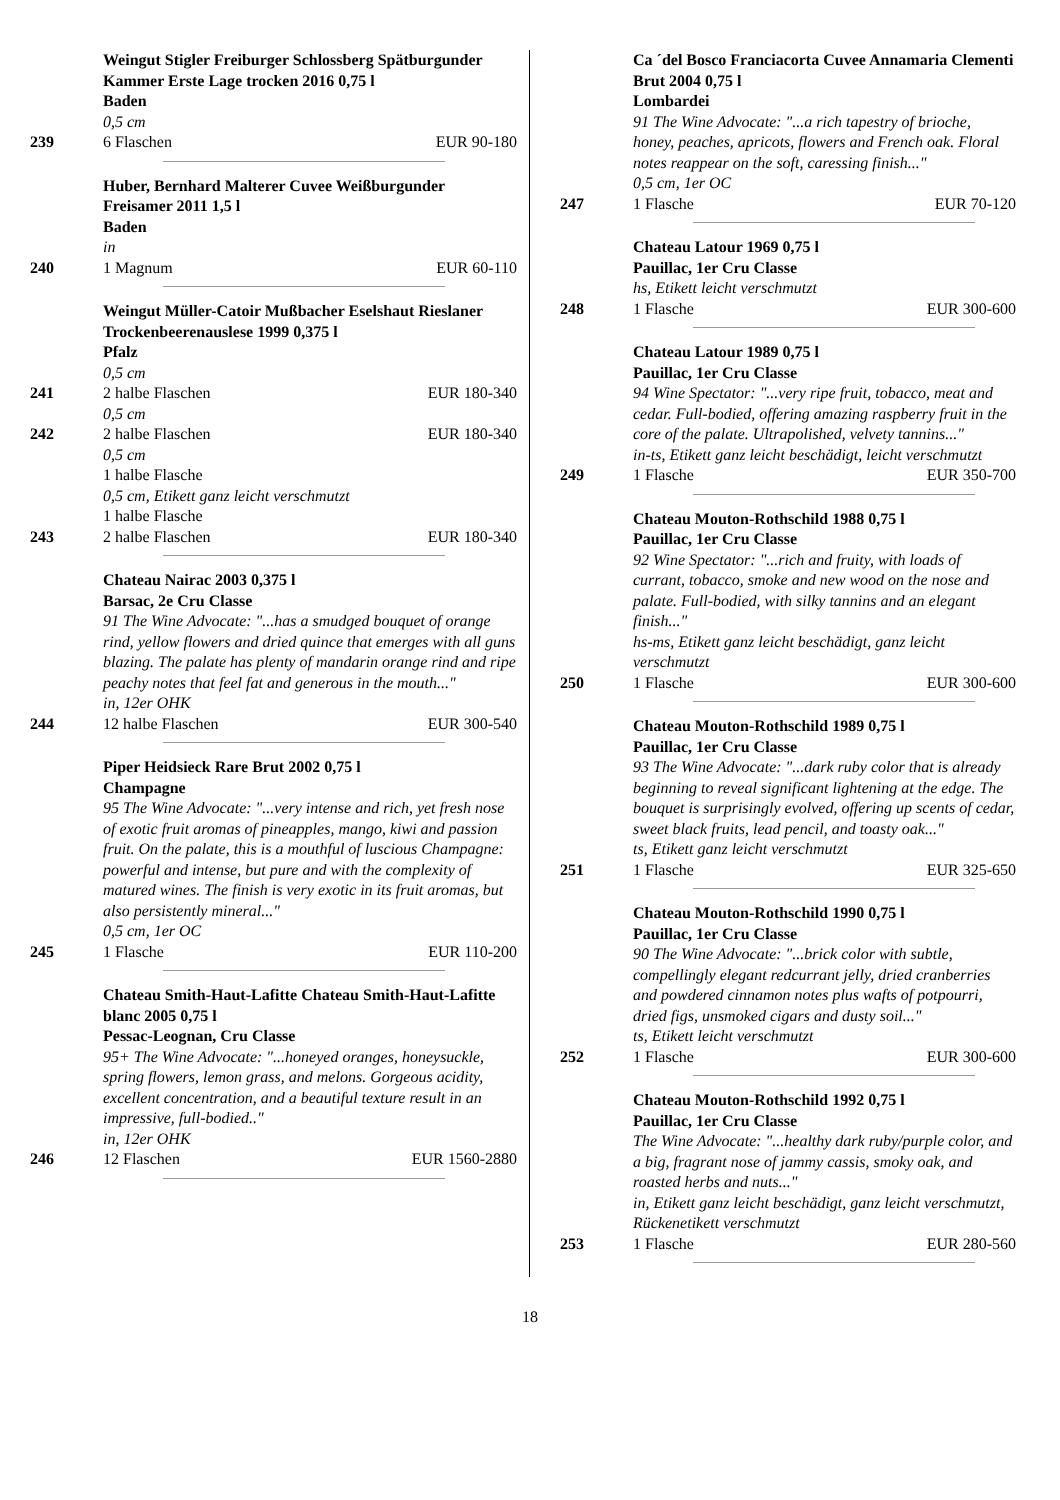Weingut Stigler Freiburger Schlossberg Spätburgunder Kammer Erste Lage trocken 2016 0,75 l
Baden
0,5 cm
239 6 Flaschen EUR 90-180
Huber, Bernhard Malterer Cuvee Weißburgunder Freisamer 2011 1,5 l
Baden
in
240 1 Magnum EUR 60-110
Weingut Müller-Catoir Mußbacher Eselshaut Rieslaner Trockenbeerenauslese 1999 0,375 l
Pfalz
0,5 cm
241 2 halbe Flaschen EUR 180-340
0,5 cm
242 2 halbe Flaschen EUR 180-340
0,5 cm
1 halbe Flasche
0,5 cm, Etikett ganz leicht verschmutzt
1 halbe Flasche
243 2 halbe Flaschen EUR 180-340
Chateau Nairac 2003 0,375 l
Barsac, 2e Cru Classe
91 The Wine Advocate: "...has a smudged bouquet of orange rind, yellow flowers and dried quince that emerges with all guns blazing. The palate has plenty of mandarin orange rind and ripe peachy notes that feel fat and generous in the mouth..."
in, 12er OHK
244 12 halbe Flaschen EUR 300-540
Piper Heidsieck Rare Brut 2002 0,75 l
Champagne
95 The Wine Advocate: "...very intense and rich, yet fresh nose of exotic fruit aromas of pineapples, mango, kiwi and passion fruit. On the palate, this is a mouthful of luscious Champagne: powerful and intense, but pure and with the complexity of matured wines. The finish is very exotic in its fruit aromas, but also persistently mineral..."
0,5 cm, 1er OC
245 1 Flasche EUR 110-200
Chateau Smith-Haut-Lafitte Chateau Smith-Haut-Lafitte blanc 2005 0,75 l
Pessac-Leognan, Cru Classe
95+ The Wine Advocate: "...honeyed oranges, honeysuckle, spring flowers, lemon grass, and melons. Gorgeous acidity, excellent concentration, and a beautiful texture result in an impressive, full-bodied.."
in, 12er OHK
246 12 Flaschen EUR 1560-2880
Ca ´del Bosco Franciacorta Cuvee Annamaria Clementi Brut 2004 0,75 l
Lombardei
91 The Wine Advocate: "...a rich tapestry of brioche, honey, peaches, apricots, flowers and French oak. Floral notes reappear on the soft, caressing finish..."
0,5 cm, 1er OC
247 1 Flasche EUR 70-120
Chateau Latour 1969 0,75 l
Pauillac, 1er Cru Classe
hs, Etikett leicht verschmutzt
248 1 Flasche EUR 300-600
Chateau Latour 1989 0,75 l
Pauillac, 1er Cru Classe
94 Wine Spectator: "...very ripe fruit, tobacco, meat and cedar. Full-bodied, offering amazing raspberry fruit in the core of the palate. Ultrapolished, velvety tannins..."
in-ts, Etikett ganz leicht beschädigt, leicht verschmutzt
249 1 Flasche EUR 350-700
Chateau Mouton-Rothschild 1988 0,75 l
Pauillac, 1er Cru Classe
92 Wine Spectator: "...rich and fruity, with loads of currant, tobacco, smoke and new wood on the nose and palate. Full-bodied, with silky tannins and an elegant finish..."
hs-ms, Etikett ganz leicht beschädigt, ganz leicht verschmutzt
250 1 Flasche EUR 300-600
Chateau Mouton-Rothschild 1989 0,75 l
Pauillac, 1er Cru Classe
93 The Wine Advocate: "...dark ruby color that is already beginning to reveal significant lightening at the edge. The bouquet is surprisingly evolved, offering up scents of cedar, sweet black fruits, lead pencil, and toasty oak..."
ts, Etikett ganz leicht verschmutzt
251 1 Flasche EUR 325-650
Chateau Mouton-Rothschild 1990 0,75 l
Pauillac, 1er Cru Classe
90 The Wine Advocate: "...brick color with subtle, compellingly elegant redcurrant jelly, dried cranberries and powdered cinnamon notes plus wafts of potpourri, dried figs, unsmoked cigars and dusty soil..."
ts, Etikett leicht verschmutzt
252 1 Flasche EUR 300-600
Chateau Mouton-Rothschild 1992 0,75 l
Pauillac, 1er Cru Classe
The Wine Advocate: "...healthy dark ruby/purple color, and a big, fragrant nose of jammy cassis, smoky oak, and roasted herbs and nuts..."
in, Etikett ganz leicht beschädigt, ganz leicht verschmutzt, Rückenetikett verschmutzt
253 1 Flasche EUR 280-560
18